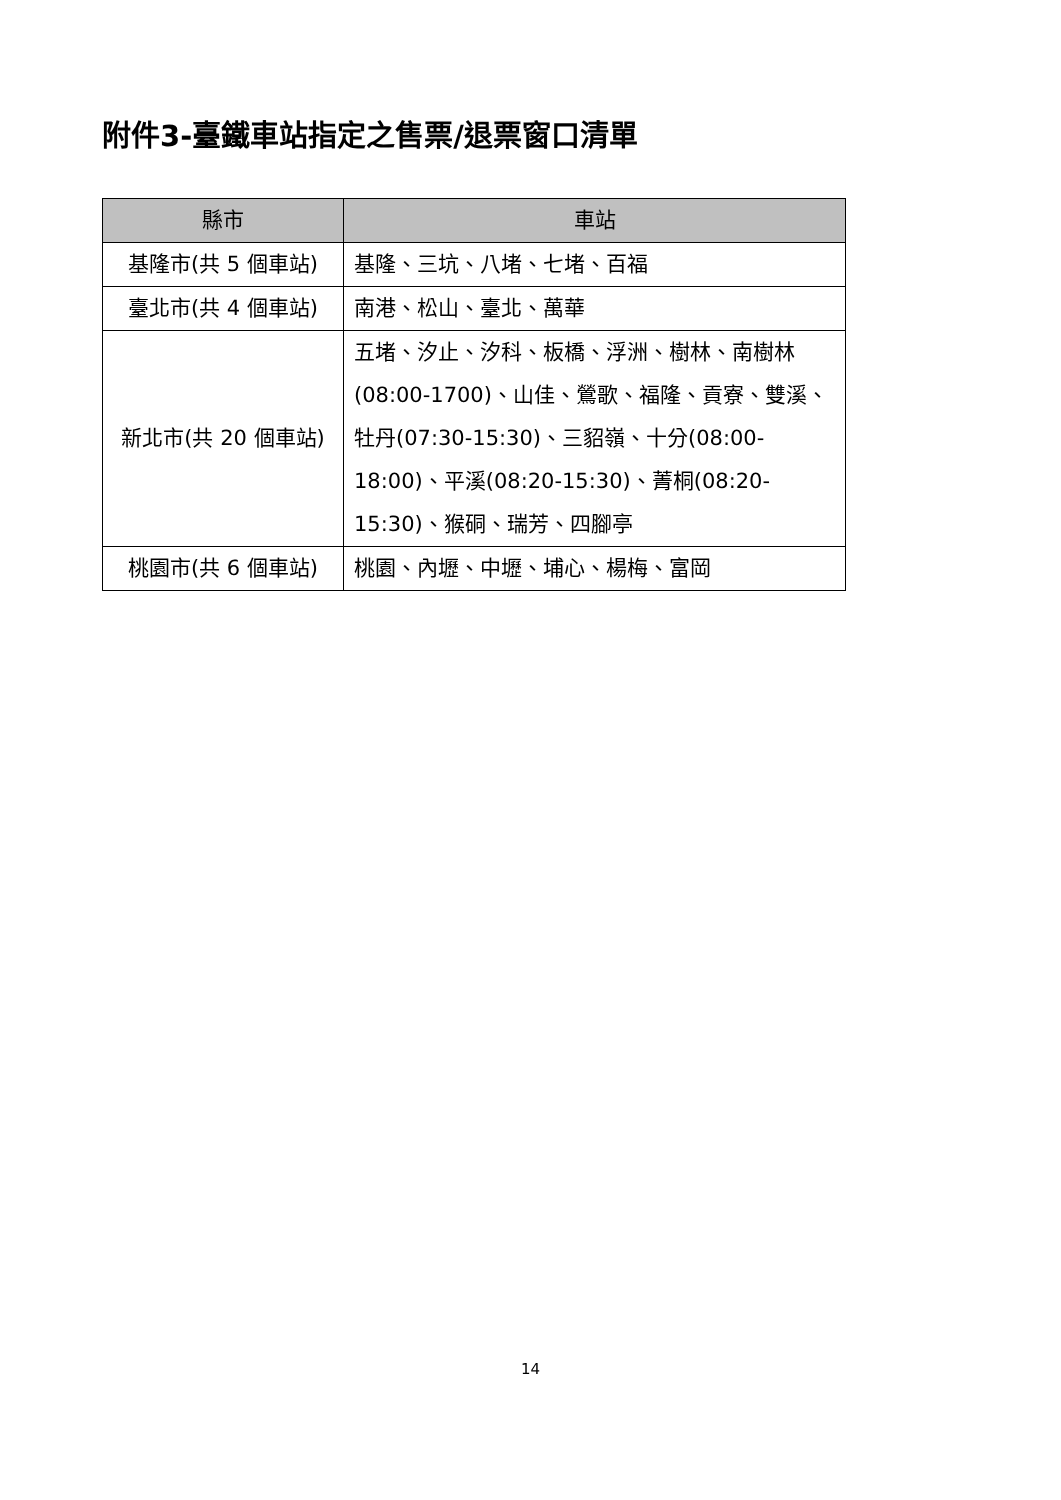附件3-臺鐵車站指定之售票/退票窗口清單
| 縣市 | 車站 |
| --- | --- |
| 基隆市(共 5 個車站) | 基隆、三坑、八堵、七堵、百福 |
| 臺北市(共 4 個車站) | 南港、松山、臺北、萬華 |
| 新北市(共 20 個車站) | 五堵、汐止、汐科、板橋、浮洲、樹林、南樹林(08:00-1700)、山佳、鶯歌、福隆、貢寮、雙溪、牡丹(07:30-15:30)、三貂嶺、十分(08:00-18:00)、平溪(08:20-15:30)、菁桐(08:20-15:30)、猴硐、瑞芳、四腳亭 |
| 桃園市(共 6 個車站) | 桃園、內壢、中壢、埔心、楊梅、富岡 |
14